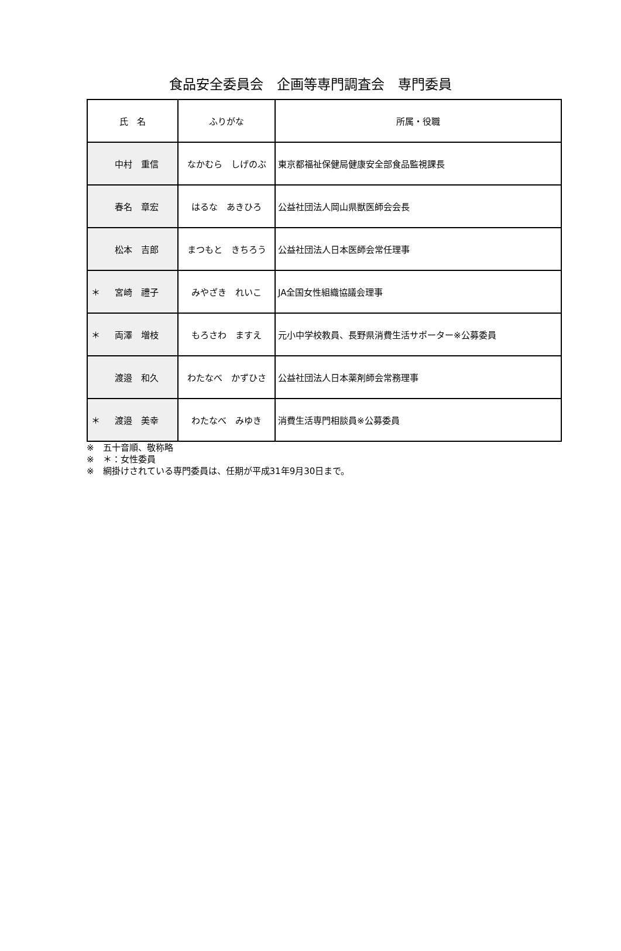食品安全委員会　企画等専門調査会　専門委員
| 氏 名 | ふりがな | 所属・役職 |
| --- | --- | --- |
| 中村 重信 | なかむら しげのぶ | 東京都福祉保健局健康安全部食品監視課長 |
| 春名 章宏 | はるな あきひろ | 公益社団法人岡山県獣医師会会長 |
| 松本 吉郎 | まつもと きちろう | 公益社団法人日本医師会常任理事 |
| ＊ 宮崎 禮子 | みやざき れいこ | JA全国女性組織協議会理事 |
| ＊ 両澤 増枝 | もろさわ ますえ | 元小中学校教員、長野県消費生活サポーター※公募委員 |
| 渡邉 和久 | わたなべ かずひさ | 公益社団法人日本薬剤師会常務理事 |
| ＊ 渡邉 美幸 | わたなべ みゆき | 消費生活専門相談員※公募委員 |
※　五十音順、敬称略
※　＊：女性委員
※　網掛けされている専門委員は、任期が平成31年9月30日まで。